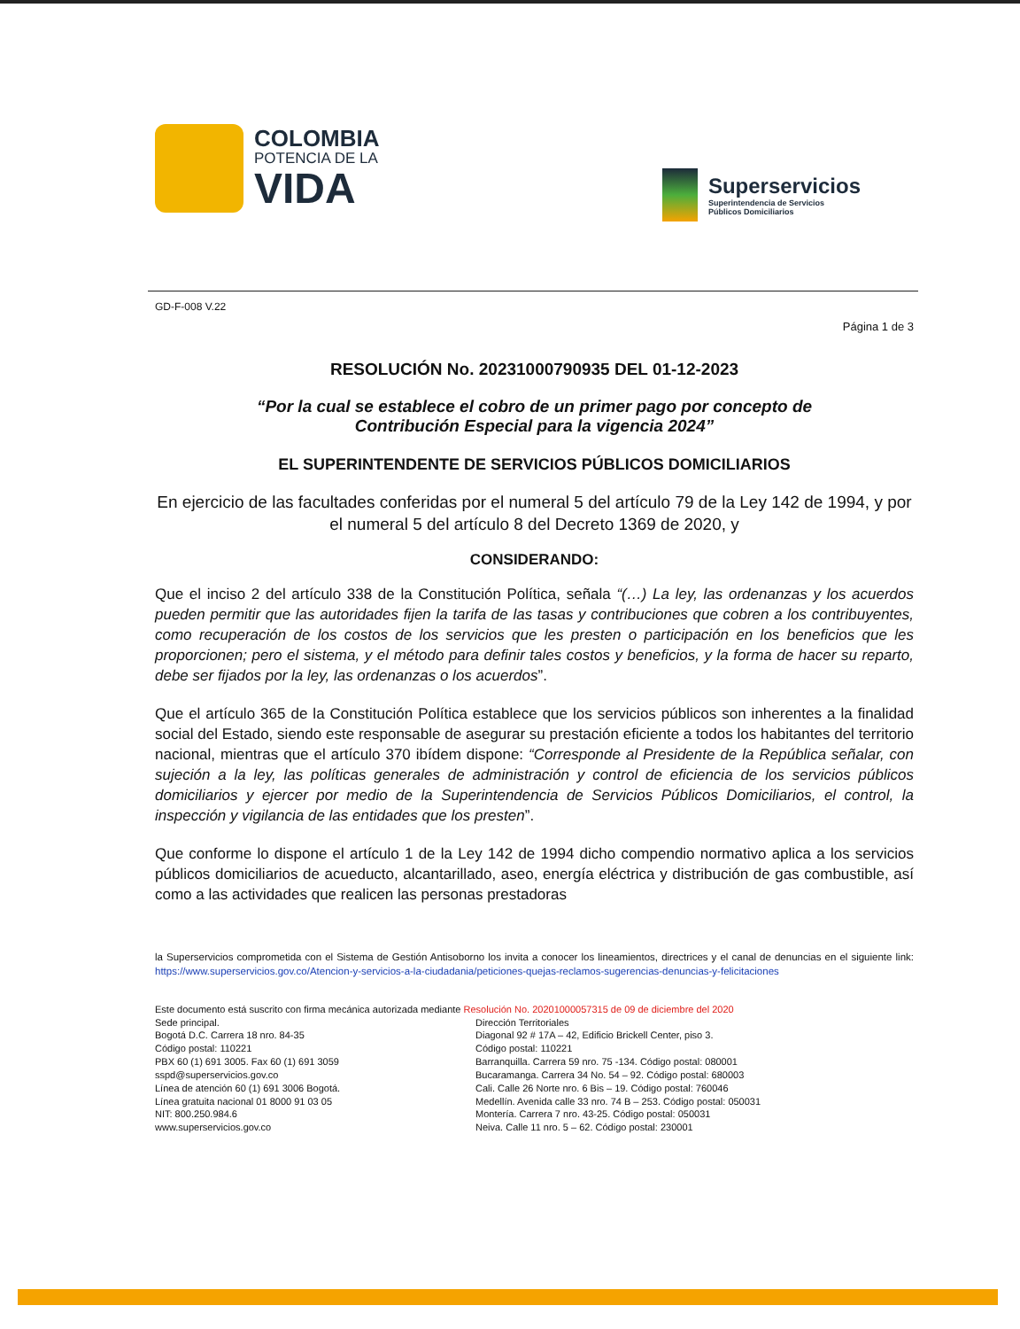COLOMBIA
POTENCIA DE LA
VIDA
Superservicios
Superintendencia de Servicios
Públicos Domiciliarios
GD-F-008 V.22
Página 1 de 3
RESOLUCIÓN No. 20231000790935 DEL 01-12-2023
“Por la cual se establece el cobro de un primer pago por concepto de
Contribución Especial para la vigencia 2024”
EL SUPERINTENDENTE DE SERVICIOS PÚBLICOS DOMICILIARIOS
En ejercicio de las facultades conferidas por el numeral 5 del artículo 79 de la Ley 142 de 1994, y por el numeral 5 del artículo 8 del Decreto 1369 de 2020, y
CONSIDERANDO:
Que el inciso 2 del artículo 338 de la Constitución Política, señala “(…) La ley, las ordenanzas y los acuerdos pueden permitir que las autoridades fijen la tarifa de las tasas y contribuciones que cobren a los contribuyentes, como recuperación de los costos de los servicios que les presten o participación en los beneficios que les proporcionen; pero el sistema, y el método para definir tales costos y beneficios, y la forma de hacer su reparto, debe ser fijados por la ley, las ordenanzas o los acuerdos”.
Que el artículo 365 de la Constitución Política establece que los servicios públicos son inherentes a la finalidad social del Estado, siendo este responsable de asegurar su prestación eficiente a todos los habitantes del territorio nacional, mientras que el artículo 370 ibídem dispone: “Corresponde al Presidente de la República señalar, con sujeción a la ley, las políticas generales de administración y control de eficiencia de los servicios públicos domiciliarios y ejercer por medio de la Superintendencia de Servicios Públicos Domiciliarios, el control, la inspección y vigilancia de las entidades que los presten”.
Que conforme lo dispone el artículo 1 de la Ley 142 de 1994 dicho compendio normativo aplica a los servicios públicos domiciliarios de acueducto, alcantarillado, aseo, energía eléctrica y distribución de gas combustible, así como a las actividades que realicen las personas prestadoras
la Superservicios comprometida con el Sistema de Gestión Antisoborno los invita a conocer los lineamientos, directrices y el canal de denuncias en el siguiente link: https://www.superservicios.gov.co/Atencion-y-servicios-a-la-ciudadania/peticiones-quejas-reclamos-sugerencias-denuncias-y-felicitaciones
Este documento está suscrito con firma mecánica autorizada mediante Resolución No. 20201000057315 de 09 de diciembre del 2020
Sede principal.
Bogotá D.C. Carrera 18 nro. 84-35
Código postal: 110221
PBX 60 (1) 691 3005. Fax 60 (1) 691 3059
sspd@superservicios.gov.co
Línea de atención 60 (1) 691 3006 Bogotá.
Línea gratuita nacional 01 8000 91 03 05
NIT: 800.250.984.6
www.superservicios.gov.co
Dirección Territoriales
Diagonal 92 # 17A – 42, Edificio Brickell Center, piso 3.
Código postal: 110221
Barranquilla. Carrera 59 nro. 75 -134. Código postal: 080001
Bucaramanga. Carrera 34 No. 54 – 92. Código postal: 680003
Cali. Calle 26 Norte nro. 6 Bis – 19. Código postal: 760046
Medellín. Avenida calle 33 nro. 74 B – 253. Código postal: 050031
Montería. Carrera 7 nro. 43-25. Código postal: 050031
Neiva. Calle 11 nro. 5 – 62. Código postal: 230001